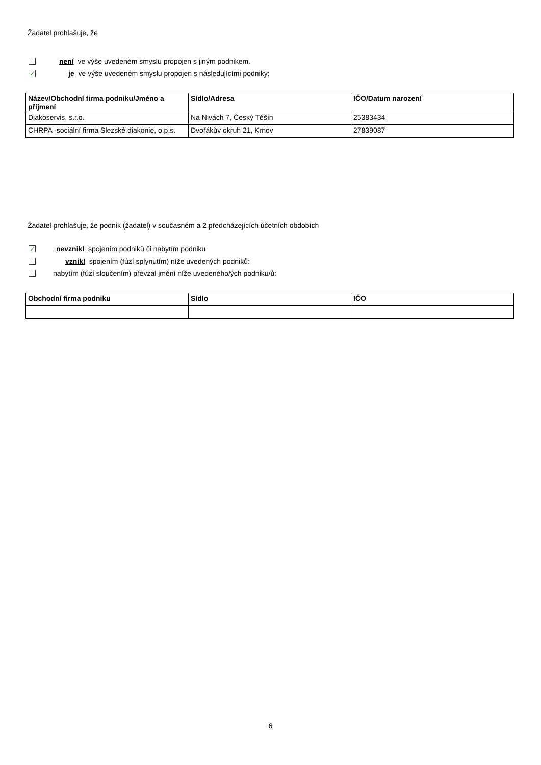Žadatel prohlašuje, že
není ve výše uvedeném smyslu propojen s jiným podnikem.
✓ je ve výše uvedeném smyslu propojen s následujícími podniky:
| Název/Obchodní firma podniku/Jméno a příjmení | Sídlo/Adresa | IČO/Datum narození |
| --- | --- | --- |
| Diakoservis, s.r.o. | Na Nivách 7, Český Těšín | 25383434 |
| CHRPA -sociální firma Slezské diakonie, o.p.s. | Dvořákův okruh 21, Krnov | 27839087 |
Žadatel prohlašuje, že podnik (žadatel) v současném a 2 předcházejících účetních obdobích
✓ nevznikl spojením podniků či nabytím podniku
vznikl spojením (fúzí splynutím) níže uvedených podniků:
nabytím (fúzí sloučením) převzal jmění níže uvedeného/ých podniku/ů:
| Obchodní firma podniku | Sídlo | IČO |
| --- | --- | --- |
6